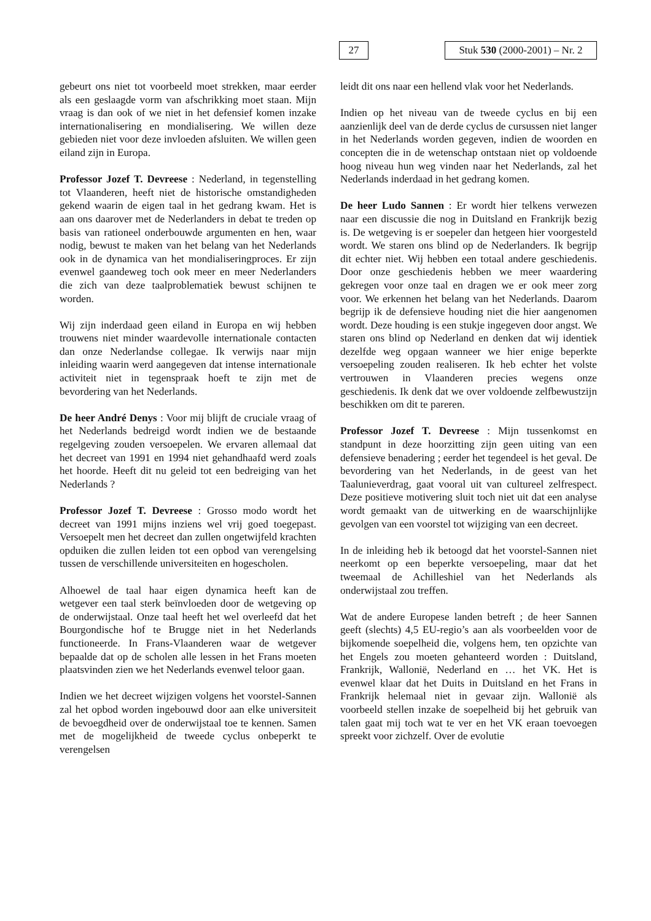27
Stuk 530 (2000-2001) – Nr. 2
gebeurt ons niet tot voorbeeld moet strekken, maar eerder als een geslaagde vorm van afschrikking moet staan. Mijn vraag is dan ook of we niet in het defensief komen inzake internationalisering en mondialisering. We willen deze gebieden niet voor deze invloeden afsluiten. We willen geen eiland zijn in Europa.
Professor Jozef T. Devreese : Nederland, in tegenstelling tot Vlaanderen, heeft niet de historische omstandigheden gekend waarin de eigen taal in het gedrang kwam. Het is aan ons daarover met de Nederlanders in debat te treden op basis van rationeel onderbouwde argumenten en hen, waar nodig, bewust te maken van het belang van het Nederlands ook in de dynamica van het mondialiseringproces. Er zijn evenwel gaandeweg toch ook meer en meer Nederlanders die zich van deze taalproblematiek bewust schijnen te worden.
Wij zijn inderdaad geen eiland in Europa en wij hebben trouwens niet minder waardevolle internationale contacten dan onze Nederlandse collegae. Ik verwijs naar mijn inleiding waarin werd aangegeven dat intense internationale activiteit niet in tegenspraak hoeft te zijn met de bevordering van het Nederlands.
De heer André Denys : Voor mij blijft de cruciale vraag of het Nederlands bedreigd wordt indien we de bestaande regelgeving zouden versoepelen. We ervaren allemaal dat het decreet van 1991 en 1994 niet gehandhaafd werd zoals het hoorde. Heeft dit nu geleid tot een bedreiging van het Nederlands ?
Professor Jozef T. Devreese : Grosso modo wordt het decreet van 1991 mijns inziens wel vrij goed toegepast. Versoepelt men het decreet dan zullen ongetwijfeld krachten opduiken die zullen leiden tot een opbod van verengelsing tussen de verschillende universiteiten en hogescholen.
Alhoewel de taal haar eigen dynamica heeft kan de wetgever een taal sterk beïnvloeden door de wetgeving op de onderwijstaal. Onze taal heeft het wel overleefd dat het Bourgondische hof te Brugge niet in het Nederlands functioneerde. In Frans-Vlaanderen waar de wetgever bepaalde dat op de scholen alle lessen in het Frans moeten plaatsvinden zien we het Nederlands evenwel teloor gaan.
Indien we het decreet wijzigen volgens het voorstel-Sannen zal het opbod worden ingebouwd door aan elke universiteit de bevoegdheid over de onderwijstaal toe te kennen. Samen met de mogelijkheid de tweede cyclus onbeperkt te verengelsen
leidt dit ons naar een hellend vlak voor het Nederlands.
Indien op het niveau van de tweede cyclus en bij een aanzienlijk deel van de derde cyclus de cursussen niet langer in het Nederlands worden gegeven, indien de woorden en concepten die in de wetenschap ontstaan niet op voldoende hoog niveau hun weg vinden naar het Nederlands, zal het Nederlands inderdaad in het gedrang komen.
De heer Ludo Sannen : Er wordt hier telkens verwezen naar een discussie die nog in Duitsland en Frankrijk bezig is. De wetgeving is er soepeler dan hetgeen hier voorgesteld wordt. We staren ons blind op de Nederlanders. Ik begrijp dit echter niet. Wij hebben een totaal andere geschiedenis. Door onze geschiedenis hebben we meer waardering gekregen voor onze taal en dragen we er ook meer zorg voor. We erkennen het belang van het Nederlands. Daarom begrijp ik de defensieve houding niet die hier aangenomen wordt. Deze houding is een stukje ingegeven door angst. We staren ons blind op Nederland en denken dat wij identiek dezelfde weg opgaan wanneer we hier enige beperkte versoepeling zouden realiseren. Ik heb echter het volste vertrouwen in Vlaanderen precies wegens onze geschiedenis. Ik denk dat we over voldoende zelfbewustzijn beschikken om dit te pareren.
Professor Jozef T. Devreese : Mijn tussenkomst en standpunt in deze hoorzitting zijn geen uiting van een defensieve benadering ; eerder het tegendeel is het geval. De bevordering van het Nederlands, in de geest van het Taalunieverdrag, gaat vooral uit van cultureel zelfrespect. Deze positieve motivering sluit toch niet uit dat een analyse wordt gemaakt van de uitwerking en de waarschijnlijke gevolgen van een voorstel tot wijziging van een decreet.
In de inleiding heb ik betoogd dat het voorstel-Sannen niet neerkomt op een beperkte versoepeling, maar dat het tweemaal de Achilleshiel van het Nederlands als onderwijstaal zou treffen.
Wat de andere Europese landen betreft ; de heer Sannen geeft (slechts) 4,5 EU-regio’s aan als voorbeelden voor de bijkomende soepelheid die, volgens hem, ten opzichte van het Engels zou moeten gehanteerd worden : Duitsland, Frankrijk, Wallonië, Nederland en … het VK. Het is evenwel klaar dat het Duits in Duitsland en het Frans in Frankrijk helemaal niet in gevaar zijn. Wallonië als voorbeeld stellen inzake de soepelheid bij het gebruik van talen gaat mij toch wat te ver en het VK eraan toevoegen spreekt voor zichzelf. Over de evolutie